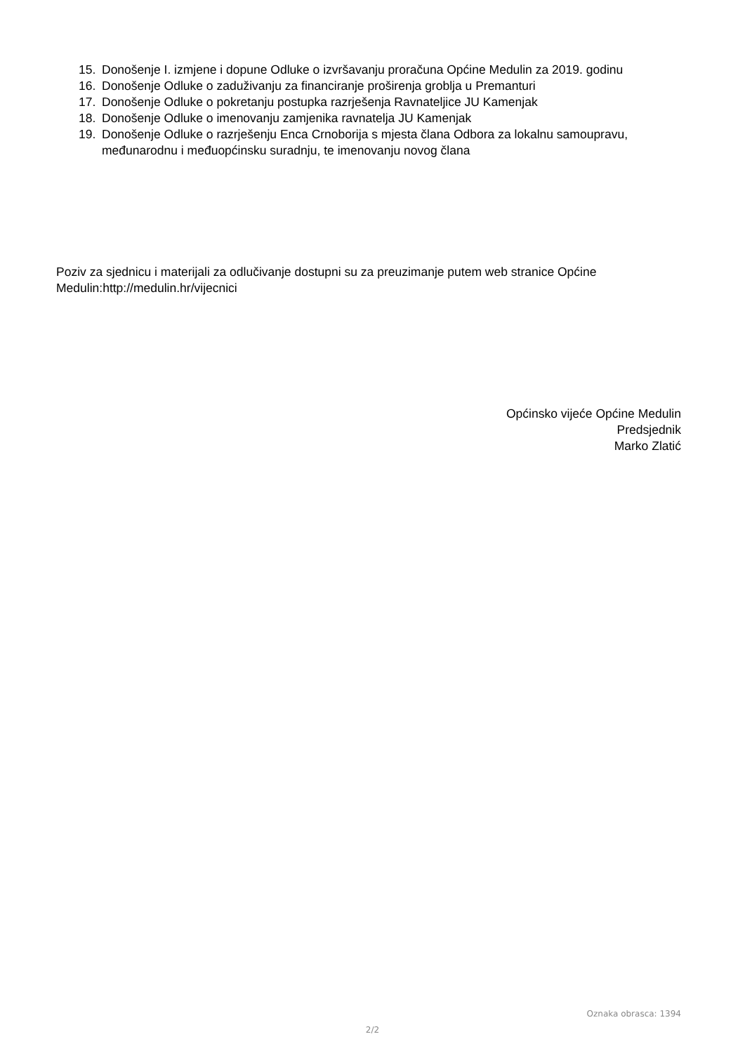15. Donošenje I. izmjene i dopune Odluke o izvršavanju proračuna Općine Medulin za 2019. godinu
16. Donošenje Odluke o zaduživanju za financiranje proširenja groblja u Premanturi
17. Donošenje Odluke o pokretanju postupka razrješenja Ravnateljice JU Kamenjak
18. Donošenje Odluke o imenovanju zamjenika ravnatelja JU Kamenjak
19. Donošenje Odluke o razrješenju Enca Crnoborija s mjesta člana Odbora za lokalnu samoupravu, međunarodnu i međuopćinsku suradnju, te imenovanju novog člana
Poziv za sjednicu i materijali za odlučivanje dostupni su za preuzimanje putem web stranice Općine Medulin:http://medulin.hr/vijecnici
Općinsko vijeće Općine Medulin
Predsjednik
Marko Zlatić
Oznaka obrasca: 1394
2/2